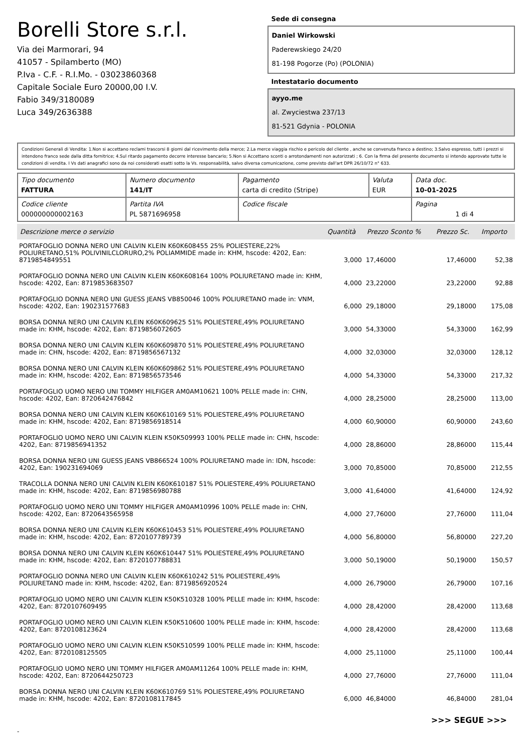Borelli Store s.r.l.
Via dei Marmorari, 94
41057 - Spilamberto (MO)
P.Iva - C.F. - R.I.Mo. - 03023860368
Capitale Sociale Euro 20000,00 I.V.
Fabio 349/3180089
Luca 349/2636388
Sede di consegna
Daniel Wirkowski
Paderewskiego 24/20
81-198 Pogorze (Po) (POLONIA)
Intestatario documento
ayyo.me
al. Zwyciestwa 237/13
81-521 Gdynia - POLONIA
Condizioni Generali di Vendita: 1.Non si accettano reclami trascorsi 8 giorni dal ricevimento della merce; 2.La merce viaggia rischio e pericolo del cliente , anche se convenuta franco a destino; 3.Salvo espresso, tutti i prezzi si intendono franco sede dalla ditta fornitrice; 4.Sul ritardo pagamento decorre interesse bancario; 5.Non si Accettano sconti o arrotondamenti non autorizzati ; 6. Con la firma del presente documento si intendo approvate tutte le condizioni di vendita. I Vs dati anagrafici sono da noi considerati esatti sotto la Vs. responsabilità, salvo diversa comunicazione, come previsto dall'art DPR 26/10/72 n° 633.
| Tipo documento FATTURA | Numero documento 141/IT | Pagamento carta di credito (Stripe) | Valuta EUR | Data doc. 10-01-2025 |
| Codice cliente 000000000002163 | Partita IVA PL 5871696958 | Codice fiscale | | Pagina 1 di 4 |
| Descrizione merce o servizio | Quantità | Prezzo Sconto % | | Prezzo Sc. | Importo |
| --- | --- | --- | --- | --- | --- |
| PORTAFOGLIO DONNA NERO UNI CALVIN KLEIN K60K608455 25% POLIESTERE,22% POLIURETANO,51% POLIVINILCLORURO,2% POLIAMMIDE made in: KHM, hscode: 4202, Ean: 8719854849551 | 3,000 | 17,46000 | | 17,46000 | 52,38 |
| PORTAFOGLIO DONNA NERO UNI CALVIN KLEIN K60K608164 100% POLIURETANO made in: KHM, hscode: 4202, Ean: 8719853683507 | 4,000 | 23,22000 | | 23,22000 | 92,88 |
| PORTAFOGLIO DONNA NERO UNI GUESS JEANS VB850046 100% POLIURETANO made in: VNM, hscode: 4202, Ean: 190231577683 | 6,000 | 29,18000 | | 29,18000 | 175,08 |
| BORSA DONNA NERO UNI CALVIN KLEIN K60K609625 51% POLIESTERE,49% POLIURETANO made in: KHM, hscode: 4202, Ean: 8719856072605 | 3,000 | 54,33000 | | 54,33000 | 162,99 |
| BORSA DONNA NERO UNI CALVIN KLEIN K60K609870 51% POLIESTERE,49% POLIURETANO made in: CHN, hscode: 4202, Ean: 8719856567132 | 4,000 | 32,03000 | | 32,03000 | 128,12 |
| BORSA DONNA NERO UNI CALVIN KLEIN K60K609862 51% POLIESTERE,49% POLIURETANO made in: KHM, hscode: 4202, Ean: 8719856573546 | 4,000 | 54,33000 | | 54,33000 | 217,32 |
| PORTAFOGLIO UOMO NERO UNI TOMMY HILFIGER AM0AM10621 100% PELLE made in: CHN, hscode: 4202, Ean: 8720642476842 | 4,000 | 28,25000 | | 28,25000 | 113,00 |
| BORSA DONNA NERO UNI CALVIN KLEIN K60K610169 51% POLIESTERE,49% POLIURETANO made in: KHM, hscode: 4202, Ean: 8719856918514 | 4,000 | 60,90000 | | 60,90000 | 243,60 |
| PORTAFOGLIO UOMO NERO UNI CALVIN KLEIN K50K509993 100% PELLE made in: CHN, hscode: 4202, Ean: 8719856941352 | 4,000 | 28,86000 | | 28,86000 | 115,44 |
| BORSA DONNA NERO UNI GUESS JEANS VB866524 100% POLIURETANO made in: IDN, hscode: 4202, Ean: 190231694069 | 3,000 | 70,85000 | | 70,85000 | 212,55 |
| TRACOLLA DONNA NERO UNI CALVIN KLEIN K60K610187 51% POLIESTERE,49% POLIURETANO made in: KHM, hscode: 4202, Ean: 8719856980788 | 3,000 | 41,64000 | | 41,64000 | 124,92 |
| PORTAFOGLIO UOMO NERO UNI TOMMY HILFIGER AM0AM10996 100% PELLE made in: CHN, hscode: 4202, Ean: 8720643565958 | 4,000 | 27,76000 | | 27,76000 | 111,04 |
| BORSA DONNA NERO UNI CALVIN KLEIN K60K610453 51% POLIESTERE,49% POLIURETANO made in: KHM, hscode: 4202, Ean: 8720107789739 | 4,000 | 56,80000 | | 56,80000 | 227,20 |
| BORSA DONNA NERO UNI CALVIN KLEIN K60K610447 51% POLIESTERE,49% POLIURETANO made in: KHM, hscode: 4202, Ean: 8720107788831 | 3,000 | 50,19000 | | 50,19000 | 150,57 |
| PORTAFOGLIO DONNA NERO UNI CALVIN KLEIN K60K610242 51% POLIESTERE,49% POLIURETANO made in: KHM, hscode: 4202, Ean: 8719856920524 | 4,000 | 26,79000 | | 26,79000 | 107,16 |
| PORTAFOGLIO UOMO NERO UNI CALVIN KLEIN K50K510328 100% PELLE made in: KHM, hscode: 4202, Ean: 8720107609495 | 4,000 | 28,42000 | | 28,42000 | 113,68 |
| PORTAFOGLIO UOMO NERO UNI CALVIN KLEIN K50K510600 100% PELLE made in: KHM, hscode: 4202, Ean: 8720108123624 | 4,000 | 28,42000 | | 28,42000 | 113,68 |
| PORTAFOGLIO UOMO NERO UNI CALVIN KLEIN K50K510599 100% PELLE made in: KHM, hscode: 4202, Ean: 8720108125505 | 4,000 | 25,11000 | | 25,11000 | 100,44 |
| PORTAFOGLIO UOMO NERO UNI TOMMY HILFIGER AM0AM11264 100% PELLE made in: KHM, hscode: 4202, Ean: 8720644250723 | 4,000 | 27,76000 | | 27,76000 | 111,04 |
| BORSA DONNA NERO UNI CALVIN KLEIN K60K610769 51% POLIESTERE,49% POLIURETANO made in: KHM, hscode: 4202, Ean: 8720108117845 | 6,000 | 46,84000 | | 46,84000 | 281,04 |
>>> SEGUE >>>
-